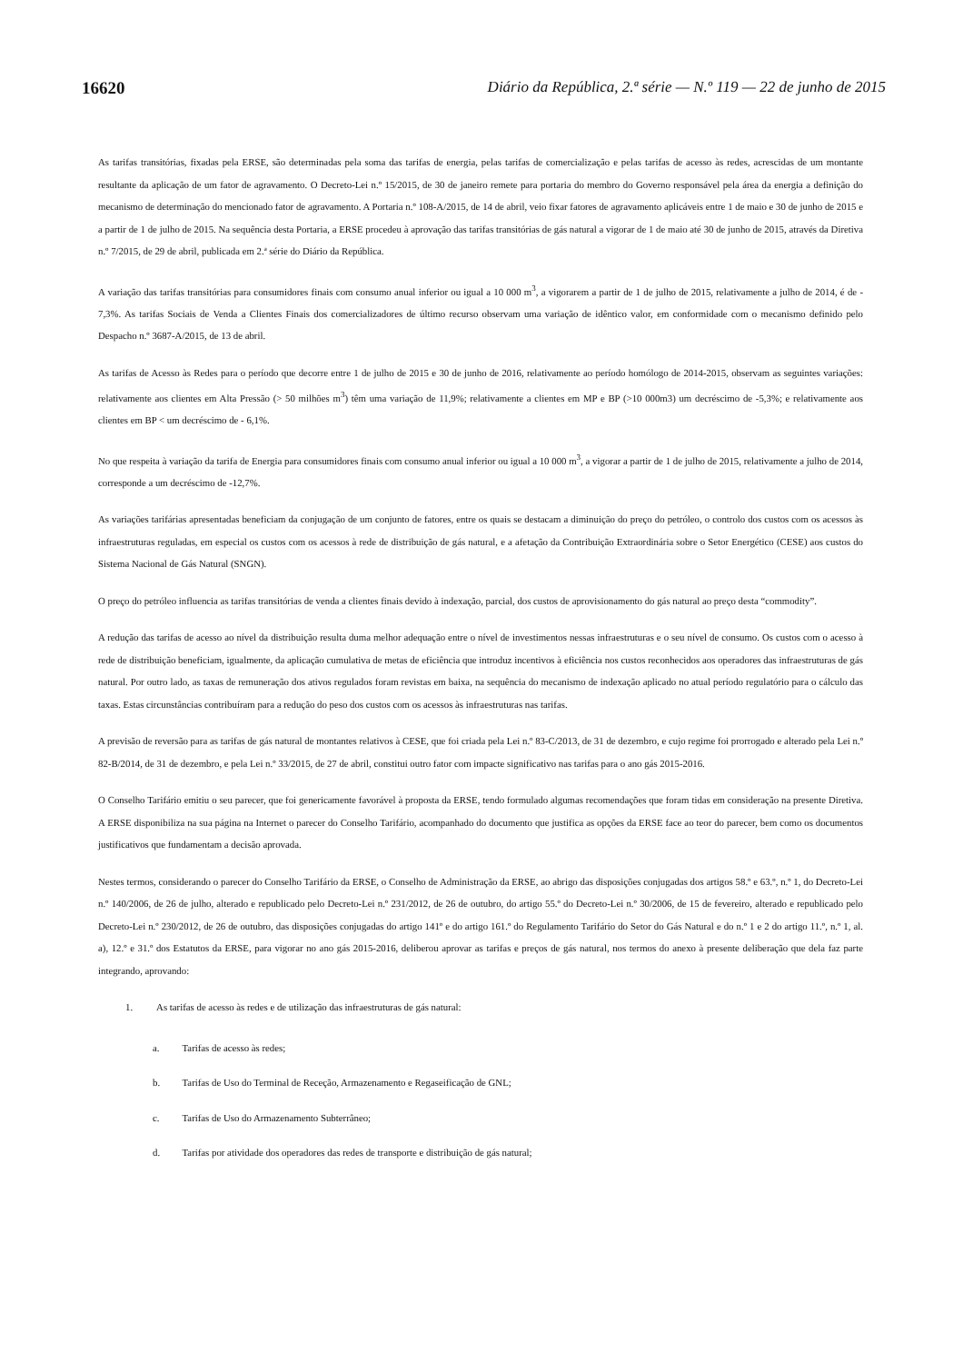16620 Diário da República, 2.ª série — N.º 119 — 22 de junho de 2015
As tarifas transitórias, fixadas pela ERSE, são determinadas pela soma das tarifas de energia, pelas tarifas de comercialização e pelas tarifas de acesso às redes, acrescidas de um montante resultante da aplicação de um fator de agravamento. O Decreto-Lei n.º 15/2015, de 30 de janeiro remete para portaria do membro do Governo responsável pela área da energia a definição do mecanismo de determinação do mencionado fator de agravamento. A Portaria n.º 108-A/2015, de 14 de abril, veio fixar fatores de agravamento aplicáveis entre 1 de maio e 30 de junho de 2015 e a partir de 1 de julho de 2015. Na sequência desta Portaria, a ERSE procedeu à aprovação das tarifas transitórias de gás natural a vigorar de 1 de maio até 30 de junho de 2015, através da Diretiva n.º 7/2015, de 29 de abril, publicada em 2.ª série do Diário da República.
A variação das tarifas transitórias para consumidores finais com consumo anual inferior ou igual a 10 000 m<sup>3</sup>, a vigorarem a partir de 1 de julho de 2015, relativamente a julho de 2014, é de - 7,3%. As tarifas Sociais de Venda a Clientes Finais dos comercializadores de último recurso observam uma variação de idêntico valor, em conformidade com o mecanismo definido pelo Despacho n.º 3687-A/2015, de 13 de abril.
As tarifas de Acesso às Redes para o período que decorre entre 1 de julho de 2015 e 30 de junho de 2016, relativamente ao período homólogo de 2014-2015, observam as seguintes variações: relativamente aos clientes em Alta Pressão (> 50 milhões m<sup>3</sup>) têm uma variação de 11,9%; relativamente a clientes em MP e BP (>10 000m3) um decréscimo de -5,3%; e relativamente aos clientes em BP < um decréscimo de - 6,1%.
No que respeita à variação da tarifa de Energia para consumidores finais com consumo anual inferior ou igual a 10 000 m<sup>3</sup>, a vigorar a partir de 1 de julho de 2015, relativamente a julho de 2014, corresponde a um decréscimo de -12,7%.
As variações tarifárias apresentadas beneficiam da conjugação de um conjunto de fatores, entre os quais se destacam a diminuição do preço do petróleo, o controlo dos custos com os acessos às infraestruturas reguladas, em especial os custos com os acessos à rede de distribuição de gás natural, e a afetação da Contribuição Extraordinária sobre o Setor Energético (CESE) aos custos do Sistema Nacional de Gás Natural (SNGN).
O preço do petróleo influencia as tarifas transitórias de venda a clientes finais devido à indexação, parcial, dos custos de aprovisionamento do gás natural ao preço desta “commodity”.
A redução das tarifas de acesso ao nível da distribuição resulta duma melhor adequação entre o nível de investimentos nessas infraestruturas e o seu nível de consumo. Os custos com o acesso à rede de distribuição beneficiam, igualmente, da aplicação cumulativa de metas de eficiência que introduz incentivos à eficiência nos custos reconhecidos aos operadores das infraestruturas de gás natural. Por outro lado, as taxas de remuneração dos ativos regulados foram revistas em baixa, na sequência do mecanismo de indexação aplicado no atual período regulatório para o cálculo das taxas. Estas circunstâncias contribuíram para a redução do peso dos custos com os acessos às infraestruturas nas tarifas.
A previsão de reversão para as tarifas de gás natural de montantes relativos à CESE, que foi criada pela Lei n.º 83-C/2013, de 31 de dezembro, e cujo regime foi prorrogado e alterado pela Lei n.º 82-B/2014, de 31 de dezembro, e pela Lei n.º 33/2015, de 27 de abril, constitui outro fator com impacte significativo nas tarifas para o ano gás 2015-2016.
O Conselho Tarifário emitiu o seu parecer, que foi genericamente favorável à proposta da ERSE, tendo formulado algumas recomendações que foram tidas em consideração na presente Diretiva. A ERSE disponibiliza na sua página na Internet o parecer do Conselho Tarifário, acompanhado do documento que justifica as opções da ERSE face ao teor do parecer, bem como os documentos justificativos que fundamentam a decisão aprovada.
Nestes termos, considerando o parecer do Conselho Tarifário da ERSE, o Conselho de Administração da ERSE, ao abrigo das disposições conjugadas dos artigos 58.º e 63.º, n.º 1, do Decreto-Lei n.º 140/2006, de 26 de julho, alterado e republicado pelo Decreto-Lei n.º 231/2012, de 26 de outubro, do artigo 55.º do Decreto-Lei n.º 30/2006, de 15 de fevereiro, alterado e republicado pelo Decreto-Lei n.º 230/2012, de 26 de outubro, das disposições conjugadas do artigo 141º e do artigo 161.º do Regulamento Tarifário do Setor do Gás Natural e do n.º 1 e 2 do artigo 11.º, n.º 1, al. a), 12.º e 31.º dos Estatutos da ERSE, para vigorar no ano gás 2015-2016, deliberou aprovar as tarifas e preços de gás natural, nos termos do anexo à presente deliberação que dela faz parte integrando, aprovando:
1. As tarifas de acesso às redes e de utilização das infraestruturas de gás natural:
a. Tarifas de acesso às redes;
b. Tarifas de Uso do Terminal de Receção, Armazenamento e Regaseificação de GNL;
c. Tarifas de Uso do Armazenamento Subterrâneo;
d. Tarifas por atividade dos operadores das redes de transporte e distribuição de gás natural;